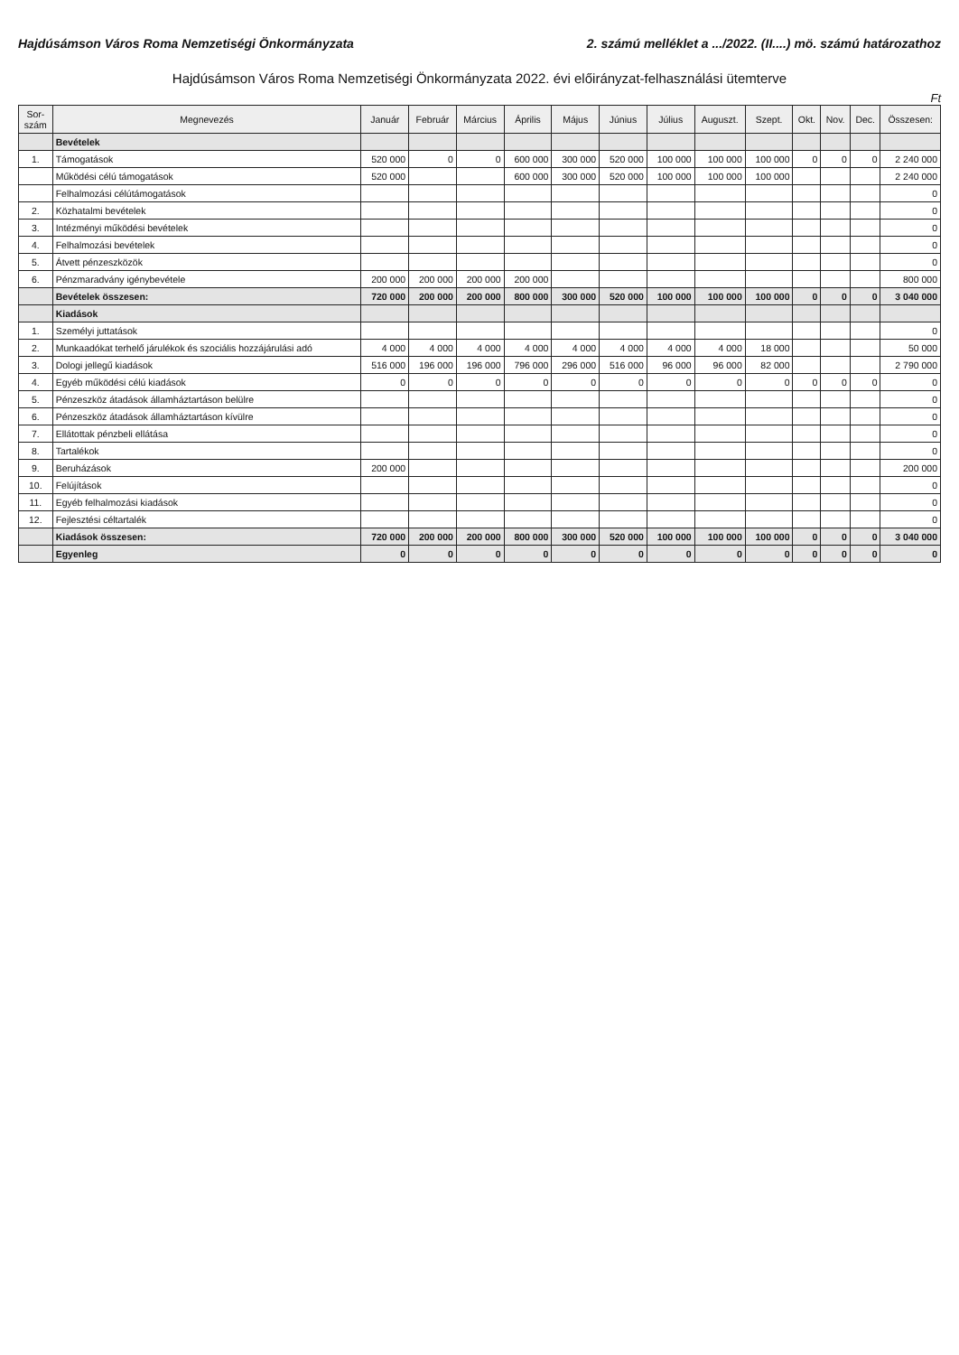Hajdúsámson Város Roma Nemzetiségi Önkormányzata 2. számú melléklet a .../2022. (II....) mö. számú határozathoz
Hajdúsámson Város Roma Nemzetiségi Önkormányzata 2022. évi előirányzat-felhasználási ütemterve
Ft
| Sor- szám | Megnevezés | Január | Február | Március | Április | Május | Június | Július | Auguszt. | Szept. | Okt. | Nov. | Dec. | Összesen: |
| --- | --- | --- | --- | --- | --- | --- | --- | --- | --- | --- | --- | --- | --- | --- |
| | Bevételek | | | | | | | | | | | | | |
| 1. | Támogatások | 520 000 | 0 | 0 | 600 000 | 300 000 | 520 000 | 100 000 | 100 000 | 100 000 | 0 | 0 | 0 | 2 240 000 |
| | Működési célú támogatások | 520 000 | | | 600 000 | 300 000 | 520 000 | 100 000 | 100 000 | 100 000 | | | | 2 240 000 |
| | Felhalmozási célútámogatások | | | | | | | | | | | | | 0 |
| 2. | Közhatalmi bevételek | | | | | | | | | | | | | 0 |
| 3. | Intézményi működési bevételek | | | | | | | | | | | | | 0 |
| 4. | Felhalmozási bevételek | | | | | | | | | | | | | 0 |
| 5. | Átvett pénzeszközök | | | | | | | | | | | | | 0 |
| 6. | Pénzmaradvány igénybevétele | 200 000 | 200 000 | 200 000 | 200 000 | | | | | | | | | 800 000 |
| | Bevételek összesen: | 720 000 | 200 000 | 200 000 | 800 000 | 300 000 | 520 000 | 100 000 | 100 000 | 100 000 | 0 | 0 | 0 | 3 040 000 |
| | Kiadások | | | | | | | | | | | | | |
| 1. | Személyi juttatások | | | | | | | | | | | | | 0 |
| 2. | Munkaadókat terhelő járulékok és szociális hozzájárulási adó | 4 000 | 4 000 | 4 000 | 4 000 | 4 000 | 4 000 | 4 000 | 4 000 | 18 000 | | | | 50 000 |
| 3. | Dologi jellegű kiadások | 516 000 | 196 000 | 196 000 | 796 000 | 296 000 | 516 000 | 96 000 | 96 000 | 82 000 | | | | 2 790 000 |
| 4. | Egyéb működési célú kiadások | 0 | 0 | 0 | 0 | 0 | 0 | 0 | 0 | 0 | 0 | 0 | 0 | 0 |
| 5. | Pénzeszköz átadások államháztartáson belülre | | | | | | | | | | | | | 0 |
| 6. | Pénzeszköz átadások államháztartáson kívülre | | | | | | | | | | | | | 0 |
| 7. | Ellátottak pénzbeli ellátása | | | | | | | | | | | | | 0 |
| 8. | Tartalékok | | | | | | | | | | | | | 0 |
| 9. | Beruházások | 200 000 | | | | | | | | | | | | 200 000 |
| 10. | Felújítások | | | | | | | | | | | | | 0 |
| 11. | Egyéb felhalmozási kiadások | | | | | | | | | | | | | 0 |
| 12. | Fejlesztési céltartalék | | | | | | | | | | | | | 0 |
| | Kiadások összesen: | 720 000 | 200 000 | 200 000 | 800 000 | 300 000 | 520 000 | 100 000 | 100 000 | 100 000 | 0 | 0 | 0 | 3 040 000 |
| | Egyenleg | 0 | 0 | 0 | 0 | 0 | 0 | 0 | 0 | 0 | 0 | 0 | 0 | 0 |